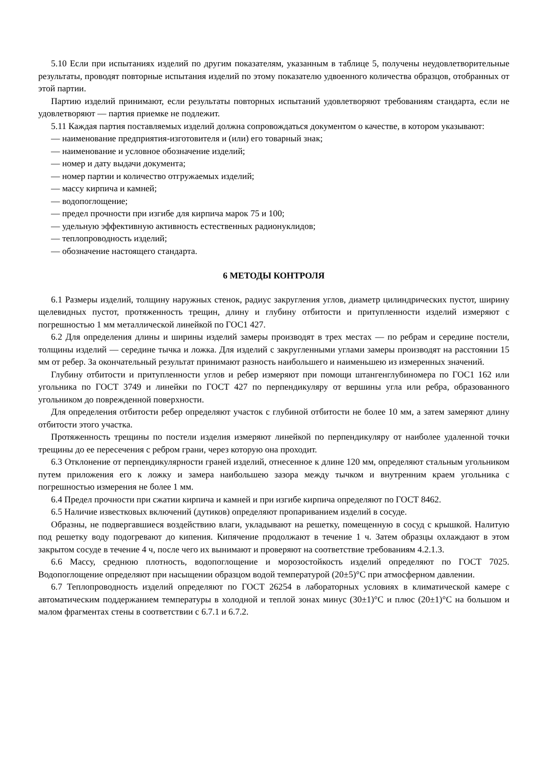5.10 Если при испытаниях изделий по другим показателям, указанным в таблице 5, получены неудовлетворительные результаты, проводят повторные испытания изделий по этому показателю удвоенного количества образцов, отобранных от этой партии.
Партию изделий принимают, если результаты повторных испытаний удовлетворяют требованиям стандарта, если не удовлетворяют — партия приемке не подлежит.
5.11 Каждая партия поставляемых изделий должна сопровождаться документом о качестве, в котором указывают:
— наименование предприятия-изготовителя и (или) его товарный знак;
— наименование и условное обозначение изделий;
— номер и дату выдачи документа;
— номер партии и количество отгружаемых изделий;
— массу кирпича и камней;
— водопоглощение;
— предел прочности при изгибе для кирпича марок 75 и 100;
— удельную эффективную активность естественных радионуклидов;
— теплопроводность изделий;
— обозначение настоящего стандарта.
6 МЕТОДЫ КОНТРОЛЯ
6.1 Размеры изделий, толщину наружных стенок, радиус закругления углов, диаметр цилиндрических пустот, ширину щелевидных пустот, протяженность трещин, длину и глубину отбитости и притупленности изделий измеряют с погрешностью 1 мм металлической линейкой по ГОС1 427.
6.2 Для определения длины и ширины изделий замеры производят в трех местах — по ребрам и середине постели, толщины изделий — середине тычка и ложка. Для изделий с закругленными углами замеры производят на расстоянии 15 мм от ребер. За окончательный результат принимают разность наибольшего и наименьшею из измеренных значений.
Глубину отбитости и притупленности углов и ребер измеряют при помощи штангенглубиномера по ГОС1 162 или угольника по ГОСТ 3749 и линейки по ГОСТ 427 по перпендикуляру от вершины угла или ребра, образованного угольником до поврежденной поверхности.
Для определения отбитости ребер определяют участок с глубиной отбитости не более 10 мм, а затем замеряют длину отбитости этого участка.
Протяженность трещины по постели изделия измеряют линейкой по перпендикуляру от наиболее удаленной точки трещины до ее пересечения с ребром грани, через которую она проходит.
6.3 Отклонение от перпендикулярности граней изделий, отнесенное к длине 120 мм, определяют стальным угольником путем приложения его к ложку и замера наибольшею зазора между тычком и внутренним краем угольника с погрешностью измерения не более 1 мм.
6.4 Предел прочности при сжатии кирпича и камней и при изгибе кирпича определяют по ГОСТ 8462.
6.5 Наличие известковых включений (дутиков) определяют пропариванием изделий в сосуде.
Образны, не подвергавшиеся воздействию влаги, укладывают на решетку, помещенную в сосуд с крышкой. Налитую под решетку воду подогревают до кипения. Кипячение продолжают в течение 1 ч. Затем образцы охлаждают в этом закрытом сосуде в течение 4 ч, после чего их вынимают и проверяют на соответствие требованиям 4.2.1.3.
6.6 Массу, среднюю плотность, водопоглощение и морозостойкость изделий определяют по ГОСТ 7025. Водопоглощение определяют при насыщении образцом водой температурой (20±5)°С при атмосферном давлении.
6.7 Теплопроводность изделий определяют по ГОСТ 26254 в лабораторных условиях в климатической камере с автоматическим поддержанием температуры в холодной и теплой зонах минус (30±1)°С и плюс (20±1)°С на большом и малом фрагментах стены в соответствии с 6.7.1 и 6.7.2.